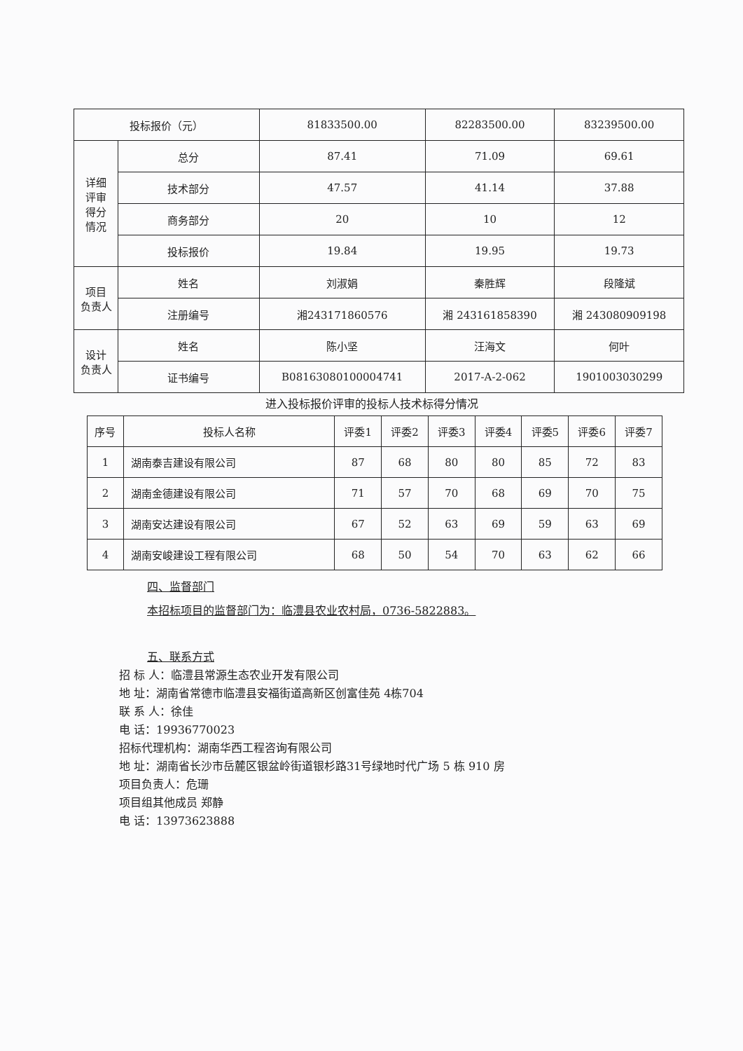| 投标报价（元） | | 81833500.00 | 82283500.00 | 83239500.00 |
| 详细 评审 得分 情况 | 总分 | 87.41 | 71.09 | 69.61 |
| | 技术部分 | 47.57 | 41.14 | 37.88 |
| | 商务部分 | 20 | 10 | 12 |
| | 投标报价 | 19.84 | 19.95 | 19.73 |
| 项目 负责人 | 姓名 | 刘淑娟 | 秦胜辉 | 段隆斌 |
| | 注册编号 | 湘243171860576 | 湘 243161858390 | 湘 243080909198 |
| 设计 负责人 | 姓名 | 陈小坚 | 汪海文 | 何叶 |
| | 证书编号 | B08163080100004741 | 2017-A-2-062 | 1901003030299 |
进入投标报价评审的投标人技术标得分情况
| 序号 | 投标人名称 | 评委1 | 评委2 | 评委3 | 评委4 | 评委5 | 评委6 | 评委7 |
| --- | --- | --- | --- | --- | --- | --- | --- | --- |
| 1 | 湖南泰吉建设有限公司 | 87 | 68 | 80 | 80 | 85 | 72 | 83 |
| 2 | 湖南金德建设有限公司 | 71 | 57 | 70 | 68 | 69 | 70 | 75 |
| 3 | 湖南安达建设有限公司 | 67 | 52 | 63 | 69 | 59 | 63 | 69 |
| 4 | 湖南安峻建设工程有限公司 | 68 | 50 | 54 | 70 | 63 | 62 | 66 |
四、监督部门
本招标项目的监督部门为：临澧县农业农村局，0736-5822883。
五、联系方式
招 标 人：临澧县常源生态农业开发有限公司
地 址：湖南省常德市临澧县安福街道高新区创富佳苑 4栋704
联 系 人：徐佳
电 话：19936770023
招标代理机构：湖南华西工程咨询有限公司
地 址：湖南省长沙市岳麓区银盆岭街道银杉路31号绿地时代广场 5 栋 910 房
项目负责人：危珊
项目组其他成员 郑静
电 话：13973623888